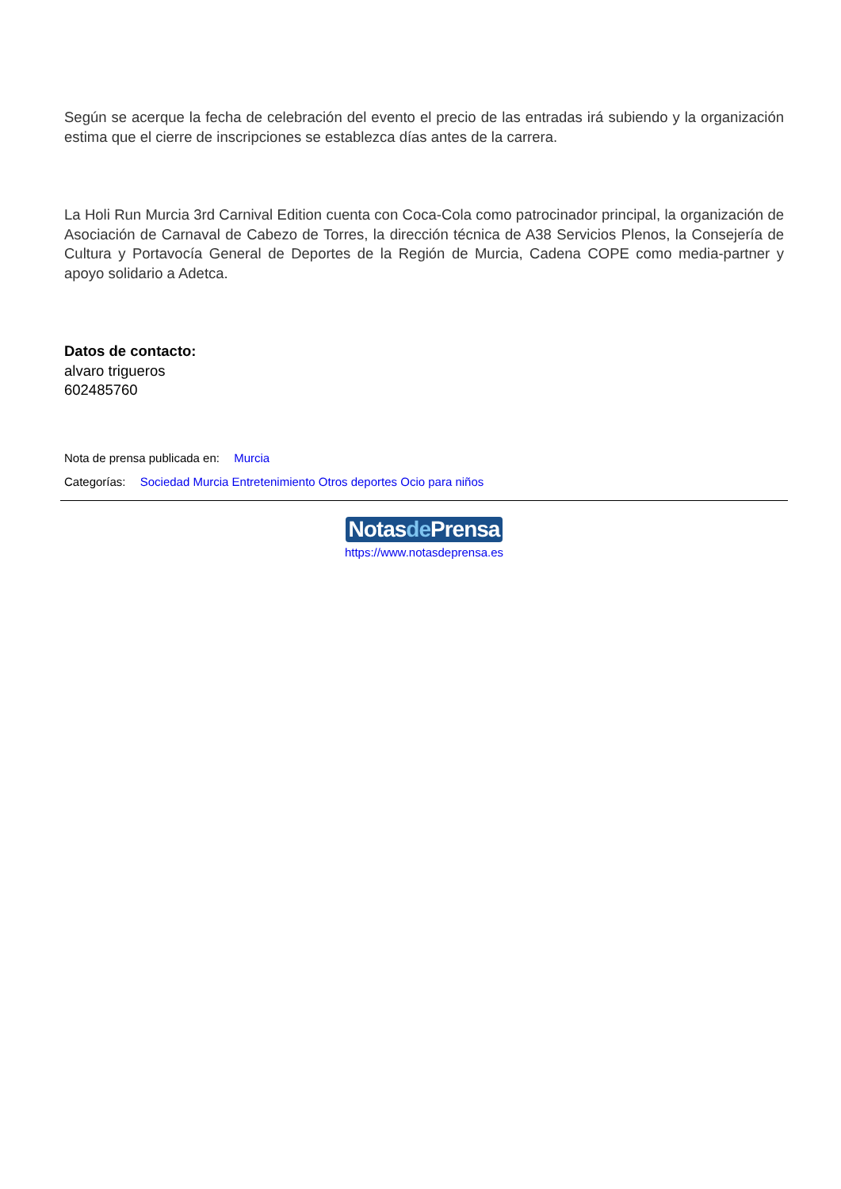Según se acerque la fecha de celebración del evento el precio de las entradas irá subiendo y la organización estima que el cierre de inscripciones se establezca días antes de la carrera.
La Holi Run Murcia 3rd Carnival Edition cuenta con Coca-Cola como patrocinador principal, la organización de Asociación de Carnaval de Cabezo de Torres, la dirección técnica de A38 Servicios Plenos, la Consejería de Cultura y Portavocía General de Deportes de la Región de Murcia, Cadena COPE como media-partner y apoyo solidario a Adetca.
Datos de contacto:
alvaro trigueros
602485760
Nota de prensa publicada en: Murcia
Categorías: Sociedad Murcia Entretenimiento Otros deportes Ocio para niños
Notasde Prensa
https://www.notasdeprensa.es